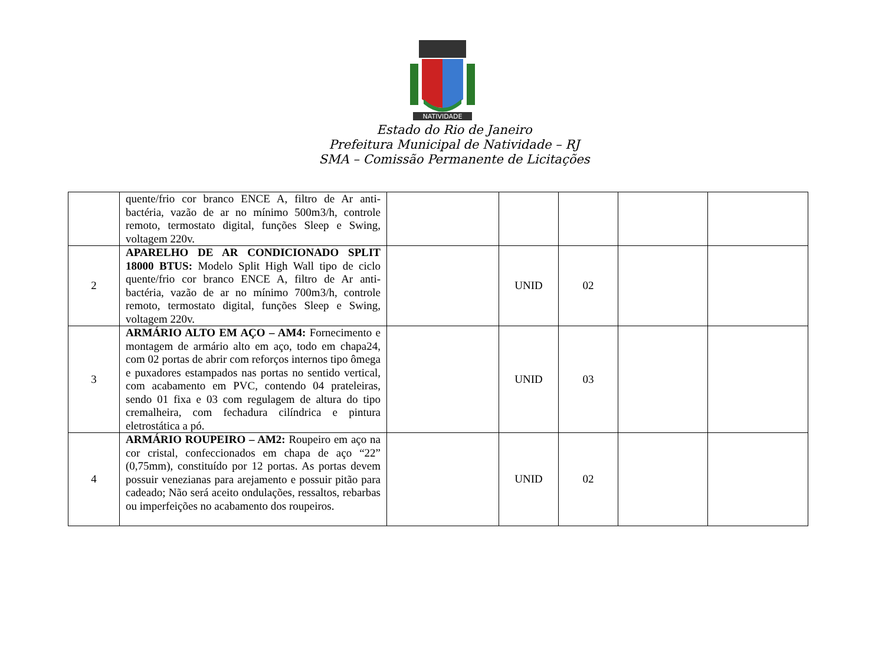NATIVIDADE
Estado do Rio de Janeiro
Prefeitura Municipal de Natividade – RJ
SMA – Comissão Permanente de Licitações
| | quente/frio cor branco ENCE A, filtro de Ar anti-bactéria, vazão de ar no mínimo 500m3/h, controle remoto, termostato digital, funções Sleep e Swing, voltagem 220v. | | | | | |
| 2 | APARELHO DE AR CONDICIONADO SPLIT 18000 BTUS: Modelo Split High Wall tipo de ciclo quente/frio cor branco ENCE A, filtro de Ar anti-bactéria, vazão de ar no mínimo 700m3/h, controle remoto, termostato digital, funções Sleep e Swing, voltagem 220v. | | UNID | 02 | | |
| 3 | ARMÁRIO ALTO EM AÇO – AM4: Fornecimento e montagem de armário alto em aço, todo em chapa24, com 02 portas de abrir com reforços internos tipo ômega e puxadores estampados nas portas no sentido vertical, com acabamento em PVC, contendo 04 prateleiras, sendo 01 fixa e 03 com regulagem de altura do tipo cremalheira, com fechadura cilíndrica e pintura eletrostática a pó. | | UNID | 03 | | |
| 4 | ARMÁRIO ROUPEIRO – AM2: Roupeiro em aço na cor cristal, confeccionados em chapa de aço “22” (0,75mm), constituído por 12 portas. As portas devem possuir venezianas para arejamento e possuir pitão para cadeado; Não será aceito ondulações, ressaltos, rebarbas ou imperfeições no acabamento dos roupeiros. | | UNID | 02 | | |